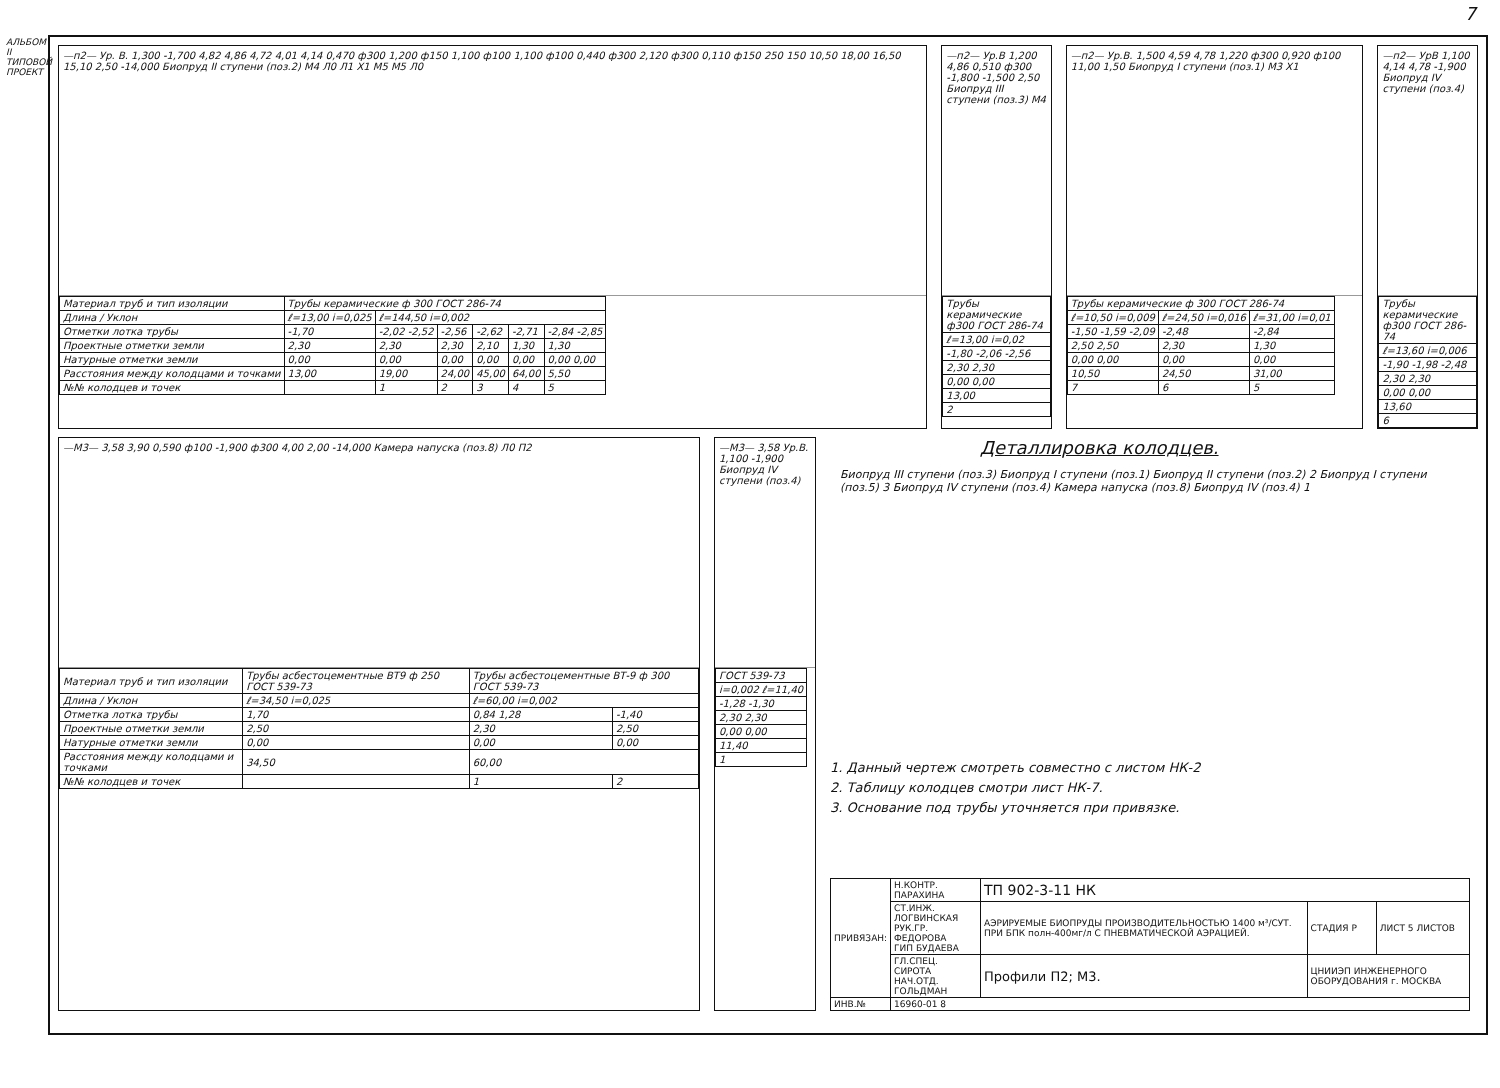АЛЬБОМ II ТИПОВОЙ ПРОЕКТ
7
—п2— Ур. В. 1,300 -1,700 4,82 4,86 4,72 4,01 4,14 0,470 ф300 1,200 ф150 1,100 ф100 1,100 ф100 0,440 ф300 2,120 ф300 0,110 ф150 250 150 10,50 18,00 16,50 15,10 2,50 -14,000 Биопруд II ступени (поз.2) М4 Л0 Л1 Х1 М5 М5 Л0
| Материал труб и тип изоляции | Трубы керамические ф 300 ГОСТ 286-74 | | | | | |
| Длина / Уклон | ℓ=13,00 i=0,025 | ℓ=144,50 i=0,002 | | | | |
| Отметки лотка трубы | -1,70 | -2,02 -2,52 | -2,56 | -2,62 | -2,71 | -2,84 -2,85 |
| Проектные отметки земли | 2,30 | 2,30 | 2,30 | 2,10 | 1,30 | 1,30 |
| Натурные отметки земли | 0,00 | 0,00 | 0,00 | 0,00 | 0,00 | 0,00 0,00 |
| Расстояния между колодцами и точками | 13,00 | 19,00 | 24,00 | 45,00 | 64,00 | 5,50 |
| №№ колодцев и точек | | 1 | 2 | 3 | 4 | 5 |
—п2— Ур.В 1,200 4,86 0,510 ф300 -1,800 -1,500 2,50 Биопруд III ступени (поз.3) М4
| Трубы керамические ф300 ГОСТ 286-74 |
| ℓ=13,00 i=0,02 |
| -1,80 -2,06 -2,56 |
| 2,30 2,30 |
| 0,00 0,00 |
| 13,00 |
| 2 |
—п2— Ур.В. 1,500 4,59 4,78 1,220 ф300 0,920 ф100 11,00 1,50 Биопруд I ступени (поз.1) М3 Х1
| Трубы керамические ф 300 ГОСТ 286-74 | | |
| ℓ=10,50 i=0,009 | ℓ=24,50 i=0,016 | ℓ=31,00 i=0,01 |
| -1,50 -1,59 -2,09 | -2,48 | -2,84 |
| 2,50 2,50 | 2,30 | 1,30 |
| 0,00 0,00 | 0,00 | 0,00 |
| 10,50 | 24,50 | 31,00 |
| 7 | 6 | 5 |
—п2— УрВ 1,100 4,14 4,78 -1,900 Биопруд IV ступени (поз.4)
| Трубы керамические ф300 ГОСТ 286-74 |
| ℓ=13,60 i=0,006 |
| -1,90 -1,98 -2,48 |
| 2,30 2,30 |
| 0,00 0,00 |
| 13,60 |
| 6 |
—М3— 3,58 3,90 0,590 ф100 -1,900 ф300 4,00 2,00 -14,000 Камера напуска (поз.8) Л0 П2
| Материал труб и тип изоляции | Трубы асбестоцементные ВТ9 ф 250 ГОСТ 539-73 | Трубы асбестоцементные ВТ-9 ф 300 ГОСТ 539-73 | |
| Длина / Уклон | ℓ=34,50 i=0,025 | ℓ=60,00 i=0,002 | |
| Отметка лотка трубы | 1,70 | 0,84 1,28 | -1,40 |
| Проектные отметки земли | 2,50 | 2,30 | 2,50 |
| Натурные отметки земли | 0,00 | 0,00 | 0,00 |
| Расстояния между колодцами и точками | 34,50 | 60,00 | |
| №№ колодцев и точек | | 1 | 2 |
—М3— 3,58 Ур.В. 1,100 -1,900 Биопруд IV ступени (поз.4)
| ГОСТ 539-73 |
| i=0,002 ℓ=11,40 |
| -1,28 -1,30 |
| 2,30 2,30 |
| 0,00 0,00 |
| 11,40 |
| 1 |
Деталлировка колодцев.
Биопруд III ступени (поз.3) Биопруд I ступени (поз.1) Биопруд II ступени (поз.2) 2 Биопруд I ступени (поз.5) 3 Биопруд IV ступени (поз.4) Камера напуска (поз.8) Биопруд IV (поз.4) 1
1. Данный чертеж смотреть совместно с листом НК-2
2. Таблицу колодцев смотри лист НК-7.
3. Основание под трубы уточняется при привязке.
| ПРИВЯЗАН: | Н.КОНТР. ПАРАХИНА | ТП 902-3-11 НК | | |
| | СТ.ИНЖ. ЛОГВИНСКАЯ РУК.ГР. ФЕДОРОВА ГИП БУДАЕВА | АЭРИРУЕМЫЕ БИОПРУДЫ ПРОИЗВОДИТЕЛЬНОСТЬЮ 1400 м³/СУТ. ПРИ БПК полн-400мг/л С ПНЕВМАТИЧЕСКОЙ АЭРАЦИЕЙ. | СТАДИЯ Р | ЛИСТ 5 ЛИСТОВ |
| | ГЛ.СПЕЦ. СИРОТА НАЧ.ОТД. ГОЛЬДМАН | Профили П2; М3. | ЦНИИЭП ИНЖЕНЕРНОГО ОБОРУДОВАНИЯ г. МОСКВА | |
| ИНВ.№ | 16960-01 8 | | | |